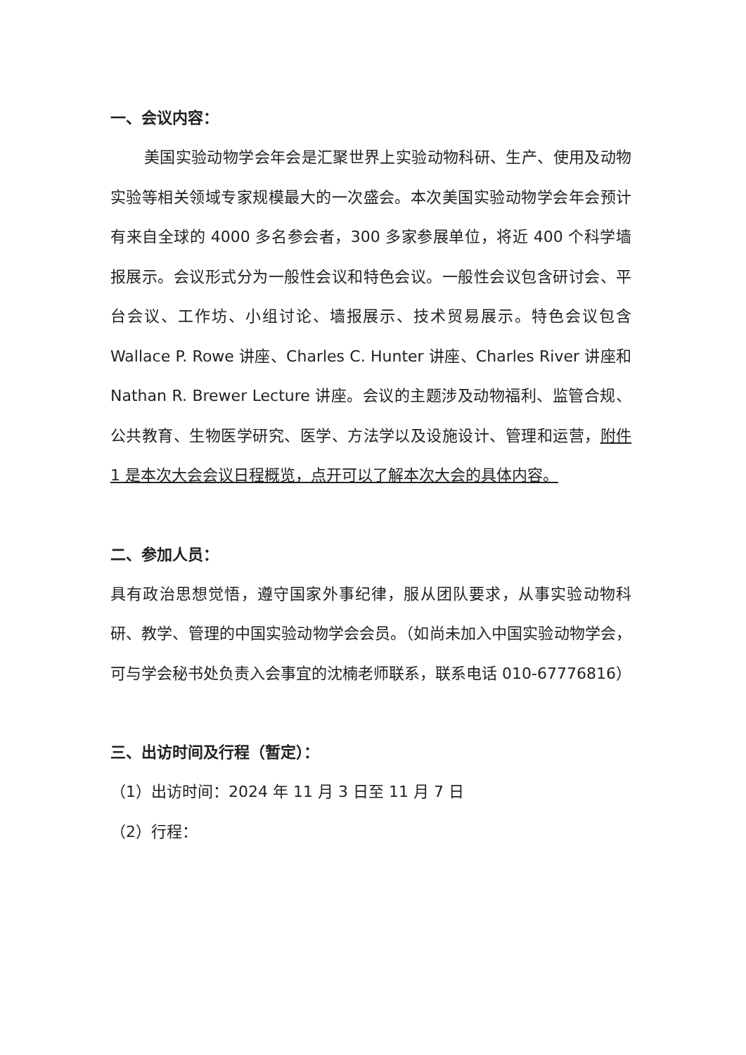一、会议内容：
美国实验动物学会年会是汇聚世界上实验动物科研、生产、使用及动物实验等相关领域专家规模最大的一次盛会。本次美国实验动物学会年会预计有来自全球的 4000 多名参会者，300 多家参展单位，将近 400 个科学墙报展示。会议形式分为一般性会议和特色会议。一般性会议包含研讨会、平台会议、工作坊、小组讨论、墙报展示、技术贸易展示。特色会议包含 Wallace P. Rowe 讲座、Charles C. Hunter 讲座、Charles River 讲座和 Nathan R. Brewer Lecture 讲座。会议的主题涉及动物福利、监管合规、公共教育、生物医学研究、医学、方法学以及设施设计、管理和运营，附件 1 是本次大会会议日程概览，点开可以了解本次大会的具体内容。
二、参加人员：
具有政治思想觉悟，遵守国家外事纪律，服从团队要求，从事实验动物科研、教学、管理的中国实验动物学会会员。（如尚未加入中国实验动物学会，可与学会秘书处负责入会事宜的沈楠老师联系，联系电话 010-67776816）
三、出访时间及行程（暂定）：
（1）出访时间：2024 年 11 月 3 日至 11 月 7 日
（2）行程：